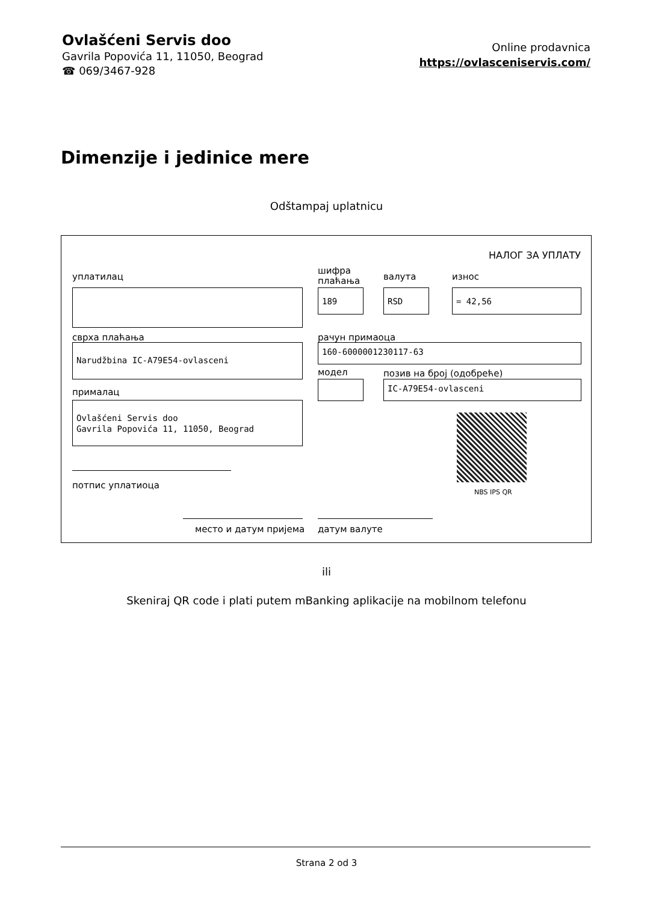Ovlašćeni Servis doo
Gavrila Popovića 11, 11050, Beograd
☎ 069/3467-928
Online prodavnica
https://ovlasceniservis.com/
Dimenzije i jedinice mere
Odštampaj uplatnicu
НАЛОГ ЗА УПЛАТУ
уплатилац
шифра
плаћања
валута износ
189 RSD = 42,56
сврха плаћања рачун примаоца
Narudžbina IC-A79E54-ovlasceni 160-6000001230117-63
модел позив на број (одобреће)
IC-A79E54-ovlasceni
прималац
Ovlašćeni Servis doo
Gavrila Popovića 11, 11050, Beograd
NBS IPS QR
потпис уплатиоца
место и датум пријема датум валуте
ili
Skeniraj QR code i plati putem mBanking aplikacije na mobilnom telefonu
Strana 2 od 3